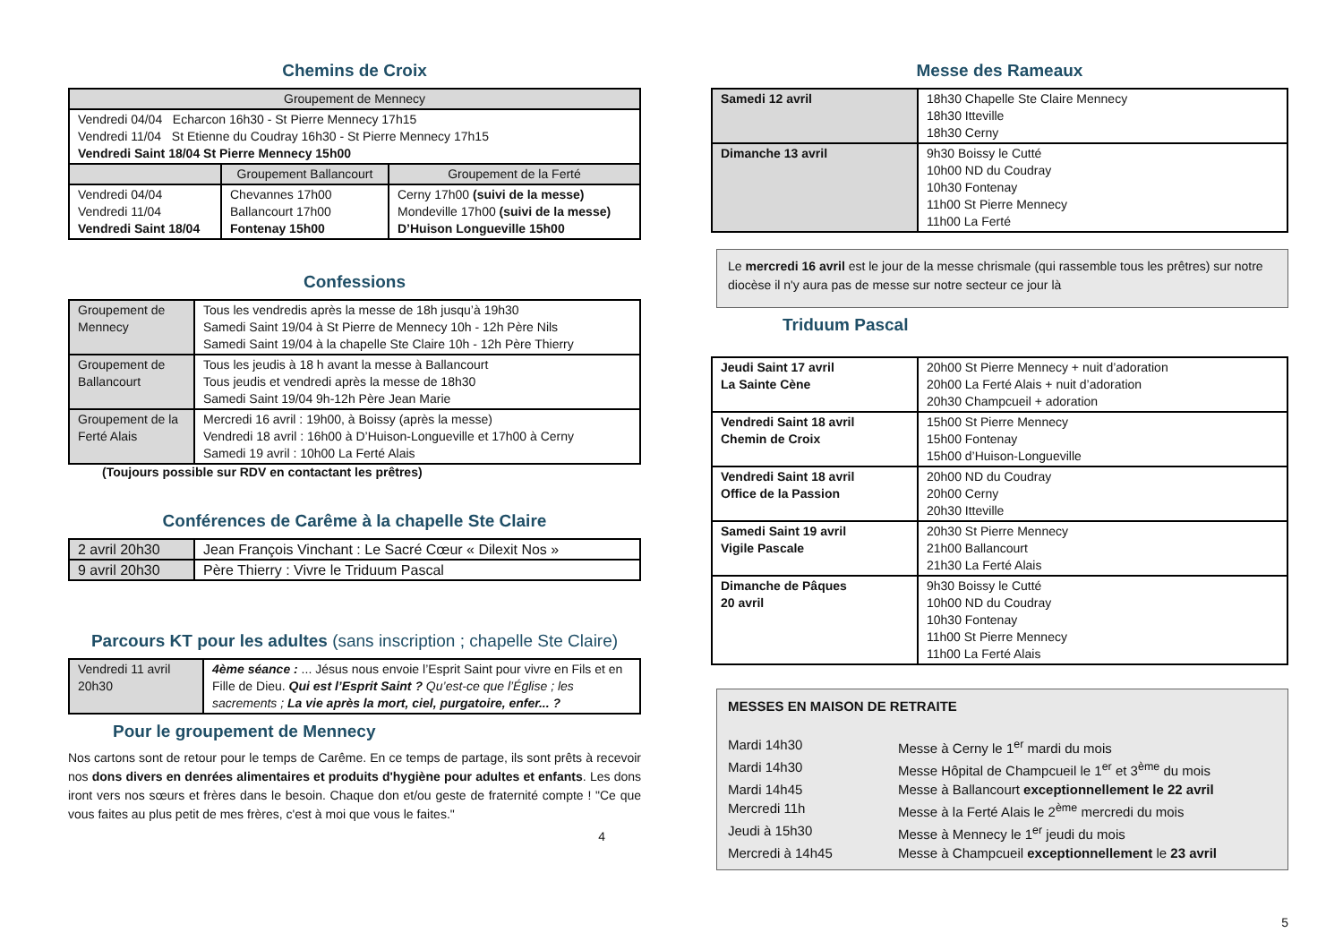Chemins de Croix
| Groupement de Mennecy | | |
| --- | --- | --- |
| Vendredi 04/04 Echarcon 16h30 - St Pierre Mennecy 17h15 Vendredi 11/04 St Etienne du Coudray 16h30 - St Pierre Mennecy 17h15 Vendredi Saint 18/04 St Pierre Mennecy 15h00 | | |
| | Groupement Ballancourt | Groupement de la Ferté |
| Vendredi 04/04 Vendredi 11/04 Vendredi Saint 18/04 | Chevannes 17h00 Ballancourt 17h00 Fontenay 15h00 | Cerny 17h00 (suivi de la messe) Mondeville 17h00 (suivi de la messe) D’Huison Longueville 15h00 |
Confessions
| Groupement de Mennecy | Tous les vendredis après la messe de 18h jusqu’à 19h30 Samedi Saint 19/04 à St Pierre de Mennecy 10h - 12h Père Nils Samedi Saint 19/04 à la chapelle Ste Claire 10h - 12h Père Thierry |
| Groupement de Ballancourt | Tous les jeudis à 18 h avant la messe à Ballancourt Tous jeudis et vendredi après la messe de 18h30 Samedi Saint 19/04 9h-12h Père Jean Marie |
| Groupement de la Ferté Alais | Mercredi 16 avril : 19h00, à Boissy (après la messe) Vendredi 18 avril : 16h00 à D’Huison-Longueville et 17h00 à Cerny Samedi 19 avril : 10h00 La Ferté Alais |
(Toujours possible sur RDV en contactant les prêtres)
Conférences de Carême à la chapelle Ste Claire
| 2 avril 20h30 | Jean François Vinchant : Le Sacré Cœur « Dilexit Nos » |
| 9 avril 20h30 | Père Thierry : Vivre le Triduum Pascal |
Parcours KT pour les adultes (sans inscription ; chapelle Ste Claire)
| Vendredi 11 avril 20h30 | 4ème séance : ... Jésus nous envoie l’Esprit Saint pour vivre en Fils et en Fille de Dieu. Qui est l’Esprit Saint ? Qu’est-ce que l’Église ; les sacrements ; La vie après la mort, ciel, purgatoire, enfer... ? |
Pour le groupement de Mennecy
Nos cartons sont de retour pour le temps de Carême. En ce temps de partage, ils sont prêts à recevoir nos dons divers en denrées alimentaires et produits d'hygiène pour adultes et enfants. Les dons iront vers nos sœurs et frères dans le besoin. Chaque don et/ou geste de fraternité compte ! "Ce que vous faites au plus petit de mes frères, c'est à moi que vous le faites."
4
Messe des Rameaux
| Samedi 12 avril | 18h30 Chapelle Ste Claire Mennecy 18h30 Itteville 18h30 Cerny |
| Dimanche 13 avril | 9h30 Boissy le Cutté 10h00 ND du Coudray 10h30 Fontenay 11h00 St Pierre Mennecy 11h00 La Ferté |
Le mercredi 16 avril est le jour de la messe chrismale (qui rassemble tous les prêtres) sur notre diocèse il n'y aura pas de messe sur notre secteur ce jour là
Triduum Pascal
| Jeudi Saint 17 avril La Sainte Cène | 20h00 St Pierre Mennecy + nuit d’adoration 20h00 La Ferté Alais + nuit d’adoration 20h30 Champcueil + adoration |
| Vendredi Saint 18 avril Chemin de Croix | 15h00 St Pierre Mennecy 15h00 Fontenay 15h00 d’Huison-Longueville |
| Vendredi Saint 18 avril Office de la Passion | 20h00 ND du Coudray 20h00 Cerny 20h30 Itteville |
| Samedi Saint 19 avril Vigile Pascale | 20h30 St Pierre Mennecy 21h00 Ballancourt 21h30 La Ferté Alais |
| Dimanche de Pâques 20 avril | 9h30 Boissy le Cutté 10h00 ND du Coudray 10h30 Fontenay 11h00 St Pierre Mennecy 11h00 La Ferté Alais |
MESSES EN MAISON DE RETRAITE
Mardi 14h30 Messe à Cerny le 1<sup>er</sup> mardi du mois Mardi 14h30 Messe Hôpital de Champcueil le 1<sup>er</sup> et 3<sup>ème</sup> du mois Mardi 14h45 Messe à Ballancourt exceptionnellement le 22 avril Mercredi 11h Messe à la Ferté Alais le 2<sup>ème</sup> mercredi du mois Jeudi à 15h30 Messe à Mennecy le 1<sup>er</sup> jeudi du mois Mercredi à 14h45 Messe à Champcueil exceptionnellement le 23 avril
5